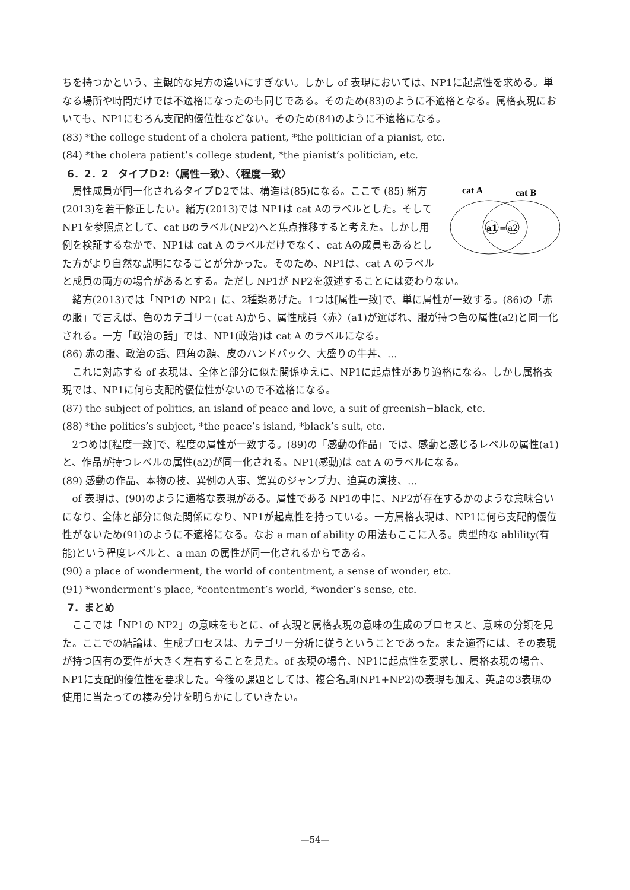ちを持つかという、主観的な見方の違いにすぎない。しかし of 表現においては、NP1に起点性を求める。単なる場所や時間だけでは不適格になったのも同じである。そのため(83)のように不適格となる。属格表現においても、NP1にむろん支配的優位性などない。そのため(84)のように不適格になる。
(83) *the college student of a cholera patient, *the politician of a pianist, etc.
(84) *the cholera patient’s college student, *the pianist’s politician, etc.
6．2．2　タイプＤ2:〈属性一致〉、〈程度一致〉
cat A
cat B
a1
=
a2
属性成員が同一化されるタイプＤ2では、構造は(85)になる。ここで (85) 緒方(2013)を若干修正したい。緒方(2013)では NP1は cat Aのラベルとした。そして NP1を参照点として、cat Bのラベル(NP2)へと焦点推移すると考えた。しかし用例を検証するなかで、NP1は cat A のラベルだけでなく、cat Aの成員もあるとした方がより自然な説明になることが分かった。そのため、NP1は、cat A のラベルと成員の両方の場合があるとする。ただし NP1が NP2を叙述することには変わりない。
緒方(2013)では「NP1の NP2」に、2種類あげた。1つは[属性一致]で、単に属性が一致する。(86)の「赤の服」で言えば、色のカテゴリー(cat A)から、属性成員〈赤〉(a1)が選ばれ、服が持つ色の属性(a2)と同一化される。一方「政治の話」では、NP1(政治)は cat A のラベルになる。
(86) 赤の服、政治の話、四角の顔、皮のハンドバック、大盛りの牛丼、…
これに対応する of 表現は、全体と部分に似た関係ゆえに、NP1に起点性があり適格になる。しかし属格表現では、NP1に何ら支配的優位性がないので不適格になる。
(87) the subject of politics, an island of peace and love, a suit of greenish−black, etc.
(88) *the politics’s subject, *the peace’s island, *black’s suit, etc.
2つめは[程度一致]で、程度の属性が一致する。(89)の「感動の作品」では、感動と感じるレベルの属性(a1)と、作品が持つレベルの属性(a2)が同一化される。NP1(感動)は cat A のラベルになる。
(89) 感動の作品、本物の技、異例の人事、驚異のジャンプ力、迫真の演技、…
of 表現は、(90)のように適格な表現がある。属性である NP1の中に、NP2が存在するかのような意味合いになり、全体と部分に似た関係になり、NP1が起点性を持っている。一方属格表現は、NP1に何ら支配的優位性がないため(91)のように不適格になる。なお a man of ability の用法もここに入る。典型的な ablility(有能)という程度レベルと、a man の属性が同一化されるからである。
(90) a place of wonderment, the world of contentment, a sense of wonder, etc.
(91) *wonderment’s place, *contentment’s world, *wonder’s sense, etc.
7．まとめ
ここでは「NP1の NP2」の意味をもとに、of 表現と属格表現の意味の生成のプロセスと、意味の分類を見た。ここでの結論は、生成プロセスは、カテゴリー分析に従うということであった。また適否には、その表現が持つ固有の要件が大きく左右することを見た。of 表現の場合、NP1に起点性を要求し、属格表現の場合、NP1に支配的優位性を要求した。今後の課題としては、複合名詞(NP1+NP2)の表現も加え、英語の3表現の使用に当たっての棲み分けを明らかにしていきたい。
—54—